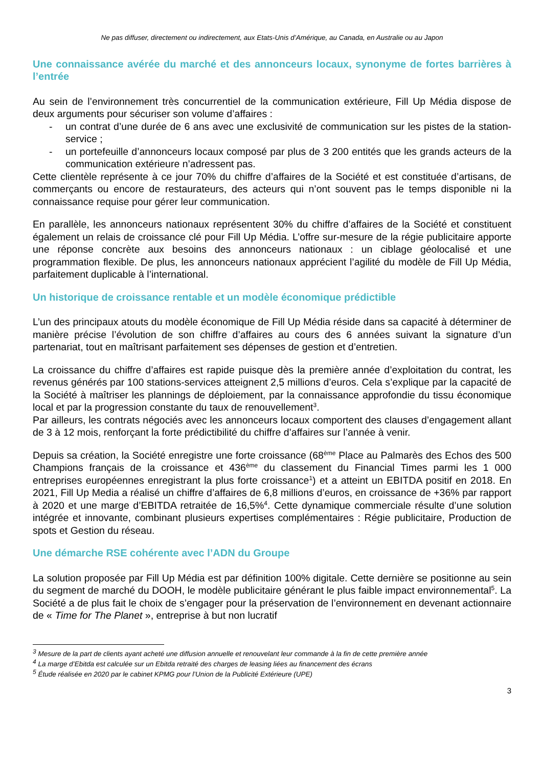Ne pas diffuser, directement ou indirectement, aux Etats-Unis d’Amérique, au Canada, en Australie ou au Japon
Une connaissance avérée du marché et des annonceurs locaux, synonyme de fortes barrières à l’entrée
Au sein de l’environnement très concurrentiel de la communication extérieure, Fill Up Média dispose de deux arguments pour sécuriser son volume d’affaires :
- un contrat d’une durée de 6 ans avec une exclusivité de communication sur les pistes de la station-service ;
- un portefeuille d’annonceurs locaux composé par plus de 3 200 entités que les grands acteurs de la communication extérieure n’adressent pas.
Cette clientèle représente à ce jour 70% du chiffre d’affaires de la Société et est constituée d’artisans, de commerçants ou encore de restaurateurs, des acteurs qui n’ont souvent pas le temps disponible ni la connaissance requise pour gérer leur communication.
En parallèle, les annonceurs nationaux représentent 30% du chiffre d’affaires de la Société et constituent également un relais de croissance clé pour Fill Up Média. L’offre sur-mesure de la régie publicitaire apporte une réponse concrète aux besoins des annonceurs nationaux : un ciblage géolocalisé et une programmation flexible. De plus, les annonceurs nationaux apprécient l’agilité du modèle de Fill Up Média, parfaitement duplicable à l’international.
Un historique de croissance rentable et un modèle économique prédictible
L’un des principaux atouts du modèle économique de Fill Up Média réside dans sa capacité à déterminer de manière précise l’évolution de son chiffre d’affaires au cours des 6 années suivant la signature d’un partenariat, tout en maîtrisant parfaitement ses dépenses de gestion et d’entretien.
La croissance du chiffre d’affaires est rapide puisque dès la première année d’exploitation du contrat, les revenus générés par 100 stations-services atteignent 2,5 millions d’euros. Cela s’explique par la capacité de la Société à maîtriser les plannings de déploiement, par la connaissance approfondie du tissu économique local et par la progression constante du taux de renouvellement<sup>3</sup>.
Par ailleurs, les contrats négociés avec les annonceurs locaux comportent des clauses d’engagement allant de 3 à 12 mois, renforçant la forte prédictibilité du chiffre d’affaires sur l’année à venir.
Depuis sa création, la Société enregistre une forte croissance (68<sup>ème</sup> Place au Palmarès des Echos des 500 Champions français de la croissance et 436<sup>ème</sup> du classement du Financial Times parmi les 1 000 entreprises européennes enregistrant la plus forte croissance<sup>1</sup>) et a atteint un EBITDA positif en 2018. En 2021, Fill Up Media a réalisé un chiffre d’affaires de 6,8 millions d’euros, en croissance de +36% par rapport à 2020 et une marge d’EBITDA retraitée de 16,5%<sup>4</sup>. Cette dynamique commerciale résulte d’une solution intégrée et innovante, combinant plusieurs expertises complémentaires : Régie publicitaire, Production de spots et Gestion du réseau.
Une démarche RSE cohérente avec l’ADN du Groupe
La solution proposée par Fill Up Média est par définition 100% digitale. Cette dernière se positionne au sein du segment de marché du DOOH, le modèle publicitaire générant le plus faible impact environnemental<sup>5</sup>. La Société a de plus fait le choix de s’engager pour la préservation de l’environnement en devenant actionnaire de « Time for The Planet », entreprise à but non lucratif
<sup>3</sup> Mesure de la part de clients ayant acheté une diffusion annuelle et renouvelant leur commande à la fin de cette première année
<sup>4</sup> La marge d’Ebitda est calculée sur un Ebitda retraité des charges de leasing liées au financement des écrans
<sup>5</sup> Étude réalisée en 2020 par le cabinet KPMG pour l’Union de la Publicité Extérieure (UPE)
3